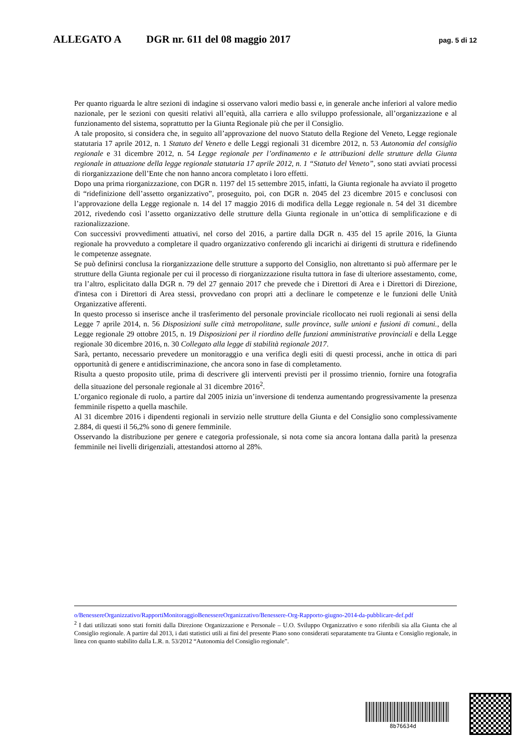ALLEGATO A DGR nr. 611 del 08 maggio 2017 pag. 5 di 12
Per quanto riguarda le altre sezioni di indagine si osservano valori medio bassi e, in generale anche inferiori al valore medio nazionale, per le sezioni con quesiti relativi all’equità, alla carriera e allo sviluppo professionale, all’organizzazione e al funzionamento del sistema, soprattutto per la Giunta Regionale più che per il Consiglio.
A tale proposito, si considera che, in seguito all’approvazione del nuovo Statuto della Regione del Veneto, Legge regionale statutaria 17 aprile 2012, n. 1 Statuto del Veneto e delle Leggi regionali 31 dicembre 2012, n. 53 Autonomia del consiglio regionale e 31 dicembre 2012, n. 54 Legge regionale per l’ordinamento e le attribuzioni delle strutture della Giunta regionale in attuazione della legge regionale statutaria 17 aprile 2012, n. 1 “Statuto del Veneto”, sono stati avviati processi di riorganizzazione dell’Ente che non hanno ancora completato i loro effetti.
Dopo una prima riorganizzazione, con DGR n. 1197 del 15 settembre 2015, infatti, la Giunta regionale ha avviato il progetto di “ridefinizione dell’assetto organizzativo”, proseguito, poi, con DGR n. 2045 del 23 dicembre 2015 e conclusosi con l’approvazione della Legge regionale n. 14 del 17 maggio 2016 di modifica della Legge regionale n. 54 del 31 dicembre 2012, rivedendo così l’assetto organizzativo delle strutture della Giunta regionale in un’ottica di semplificazione e di razionalizzazione.
Con successivi provvedimenti attuativi, nel corso del 2016, a partire dalla DGR n. 435 del 15 aprile 2016, la Giunta regionale ha provveduto a completare il quadro organizzativo conferendo gli incarichi ai dirigenti di struttura e ridefinendo le competenze assegnate.
Se può definirsi conclusa la riorganizzazione delle strutture a supporto del Consiglio, non altrettanto si può affermare per le strutture della Giunta regionale per cui il processo di riorganizzazione risulta tuttora in fase di ulteriore assestamento, come, tra l’altro, esplicitato dalla DGR n. 79 del 27 gennaio 2017 che prevede che i Direttori di Area e i Direttori di Direzione, d'intesa con i Direttori di Area stessi, provvedano con propri atti a declinare le competenze e le funzioni delle Unità Organizzative afferenti.
In questo processo si inserisce anche il trasferimento del personale provinciale ricollocato nei ruoli regionali ai sensi della Legge 7 aprile 2014, n. 56 Disposizioni sulle città metropolitane, sulle province, sulle unioni e fusioni di comuni., della Legge regionale 29 ottobre 2015, n. 19 Disposizioni per il riordino delle funzioni amministrative provinciali e della Legge regionale 30 dicembre 2016, n. 30 Collegato alla legge di stabilità regionale 2017.
Sarà, pertanto, necessario prevedere un monitoraggio e una verifica degli esiti di questi processi, anche in ottica di pari opportunità di genere e antidiscriminazione, che ancora sono in fase di completamento.
Risulta a questo proposito utile, prima di descrivere gli interventi previsti per il prossimo triennio, fornire una fotografia della situazione del personale regionale al 31 dicembre 2016<sup>2</sup>.
L’organico regionale di ruolo, a partire dal 2005 inizia un’inversione di tendenza aumentando progressivamente la presenza femminile rispetto a quella maschile.
Al 31 dicembre 2016 i dipendenti regionali in servizio nelle strutture della Giunta e del Consiglio sono complessivamente 2.884, di questi il 56,2% sono di genere femminile.
Osservando la distribuzione per genere e categoria professionale, si nota come sia ancora lontana dalla parità la presenza femminile nei livelli dirigenziali, attestandosi attorno al 28%.
o/BenessereOrganizzativo/RapportiMonitoraggioBenessereOrganizzativo/Benessere-Org-Rapporto-giugno-2014-da-pubblicare-def.pdf
<sup>2</sup> I dati utilizzati sono stati forniti dalla Direzione Organizzazione e Personale – U.O. Sviluppo Organizzativo e sono riferibili sia alla Giunta che al Consiglio regionale. A partire dal 2013, i dati statistici utili ai fini del presente Piano sono considerati separatamente tra Giunta e Consiglio regionale, in linea con quanto stabilito dalla L.R. n. 53/2012 “Autonomia del Consiglio regionale”.
8b76634d